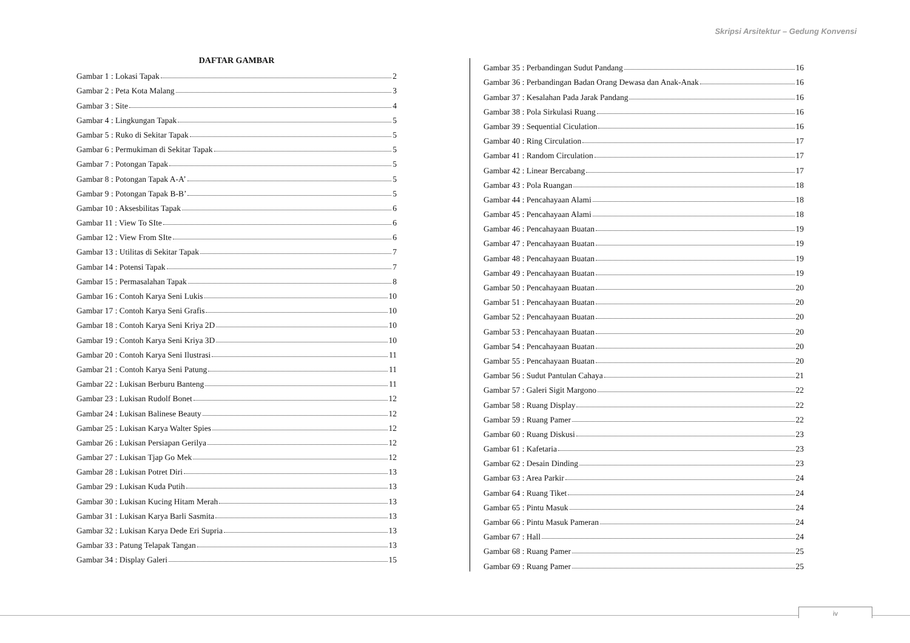Skripsi Arsitektur – Gedung Konvensi
DAFTAR GAMBAR
Gambar 1 : Lokasi Tapak 2
Gambar 2 : Peta Kota Malang 3
Gambar 3 : Site 4
Gambar 4 : Lingkungan Tapak 5
Gambar 5 : Ruko di Sekitar Tapak 5
Gambar 6 : Permukiman di Sekitar Tapak 5
Gambar 7 : Potongan Tapak 5
Gambar 8 : Potongan Tapak A-A’ 5
Gambar 9 : Potongan Tapak B-B’ 5
Gambar 10 : Aksesbilitas Tapak 6
Gambar 11 : View To SIte 6
Gambar 12 : View From SIte 6
Gambar 13 : Utilitas di Sekitar Tapak 7
Gambar 14 : Potensi Tapak 7
Gambar 15 : Permasalahan Tapak 8
Gambar 16 : Contoh Karya Seni Lukis 10
Gambar 17 : Contoh Karya Seni Grafis 10
Gambar 18 : Contoh Karya Seni Kriya 2D 10
Gambar 19 : Contoh Karya Seni Kriya 3D 10
Gambar 20 : Contoh Karya Seni Ilustrasi 11
Gambar 21 : Contoh Karya Seni Patung 11
Gambar 22 : Lukisan Berburu Banteng 11
Gambar 23 : Lukisan Rudolf Bonet 12
Gambar 24 : Lukisan Balinese Beauty 12
Gambar 25 : Lukisan Karya Walter Spies 12
Gambar 26 : Lukisan Persiapan Gerilya 12
Gambar 27 : Lukisan Tjap Go Mek 12
Gambar 28 : Lukisan Potret Diri 13
Gambar 29 : Lukisan Kuda Putih 13
Gambar 30 : Lukisan Kucing Hitam Merah 13
Gambar 31 : Lukisan Karya Barli Sasmita 13
Gambar 32 : Lukisan Karya Dede Eri Supria 13
Gambar 33 : Patung Telapak Tangan 13
Gambar 34 : Display Galeri 15
Gambar 35 : Perbandingan Sudut Pandang 16
Gambar 36 : Perbandingan Badan Orang Dewasa dan Anak-Anak 16
Gambar 37 : Kesalahan Pada Jarak Pandang 16
Gambar 38 : Pola Sirkulasi Ruang 16
Gambar 39 : Sequential Ciculation 16
Gambar 40 : Ring Circulation 17
Gambar 41 : Random Circulation 17
Gambar 42 : Linear Bercabang 17
Gambar 43 : Pola Ruangan 18
Gambar 44 : Pencahayaan Alami 18
Gambar 45 : Pencahayaan Alami 18
Gambar 46 : Pencahayaan Buatan 19
Gambar 47 : Pencahayaan Buatan 19
Gambar 48 : Pencahayaan Buatan 19
Gambar 49 : Pencahayaan Buatan 19
Gambar 50 : Pencahayaan Buatan 20
Gambar 51 : Pencahayaan Buatan 20
Gambar 52 : Pencahayaan Buatan 20
Gambar 53 : Pencahayaan Buatan 20
Gambar 54 : Pencahayaan Buatan 20
Gambar 55 : Pencahayaan Buatan 20
Gambar 56 : Sudut Pantulan Cahaya 21
Gambar 57 : Galeri Sigit Margono 22
Gambar 58 : Ruang Display 22
Gambar 59 : Ruang Pamer 22
Gambar 60 : Ruang Diskusi 23
Gambar 61 : Kafetaria 23
Gambar 62 : Desain Dinding 23
Gambar 63 : Area Parkir 24
Gambar 64 : Ruang Tiket 24
Gambar 65 : Pintu Masuk 24
Gambar 66 : Pintu Masuk Pameran 24
Gambar 67 : Hall 24
Gambar 68 : Ruang Pamer 25
Gambar 69 : Ruang Pamer 25
iv